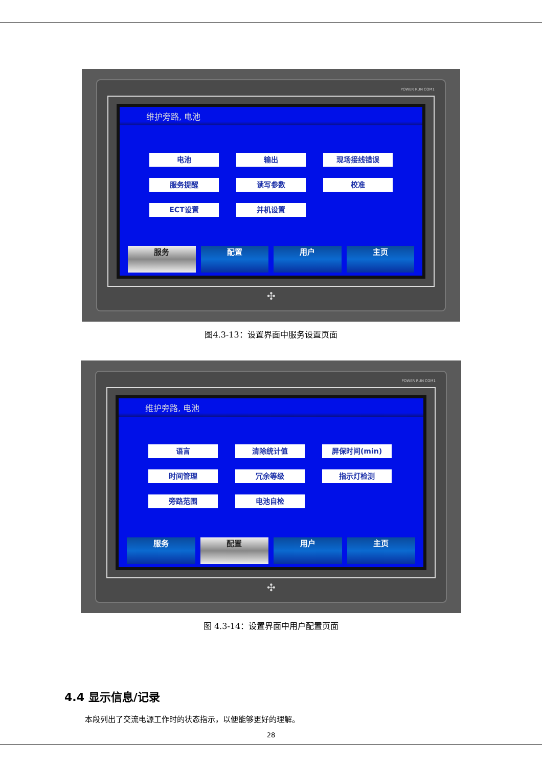POWER RUN COM1
维护旁路, 电池
电池
输出
现场接线错误
服务提醒
读写参数
校准
ECT设置
并机设置
服务 配置 用户 主页
✣
图4.3-13：设置界面中服务设置页面
POWER RUN COM1
维护旁路, 电池
语言
清除统计值
屏保时间(min)
时间管理
冗余等级
指示灯检测
旁路范围
电池自检
服务 配置 用户 主页
✣
图 4.3-14：设置界面中用户配置页面
4.4 显示信息/记录
本段列出了交流电源工作时的状态指示，以便能够更好的理解。
28